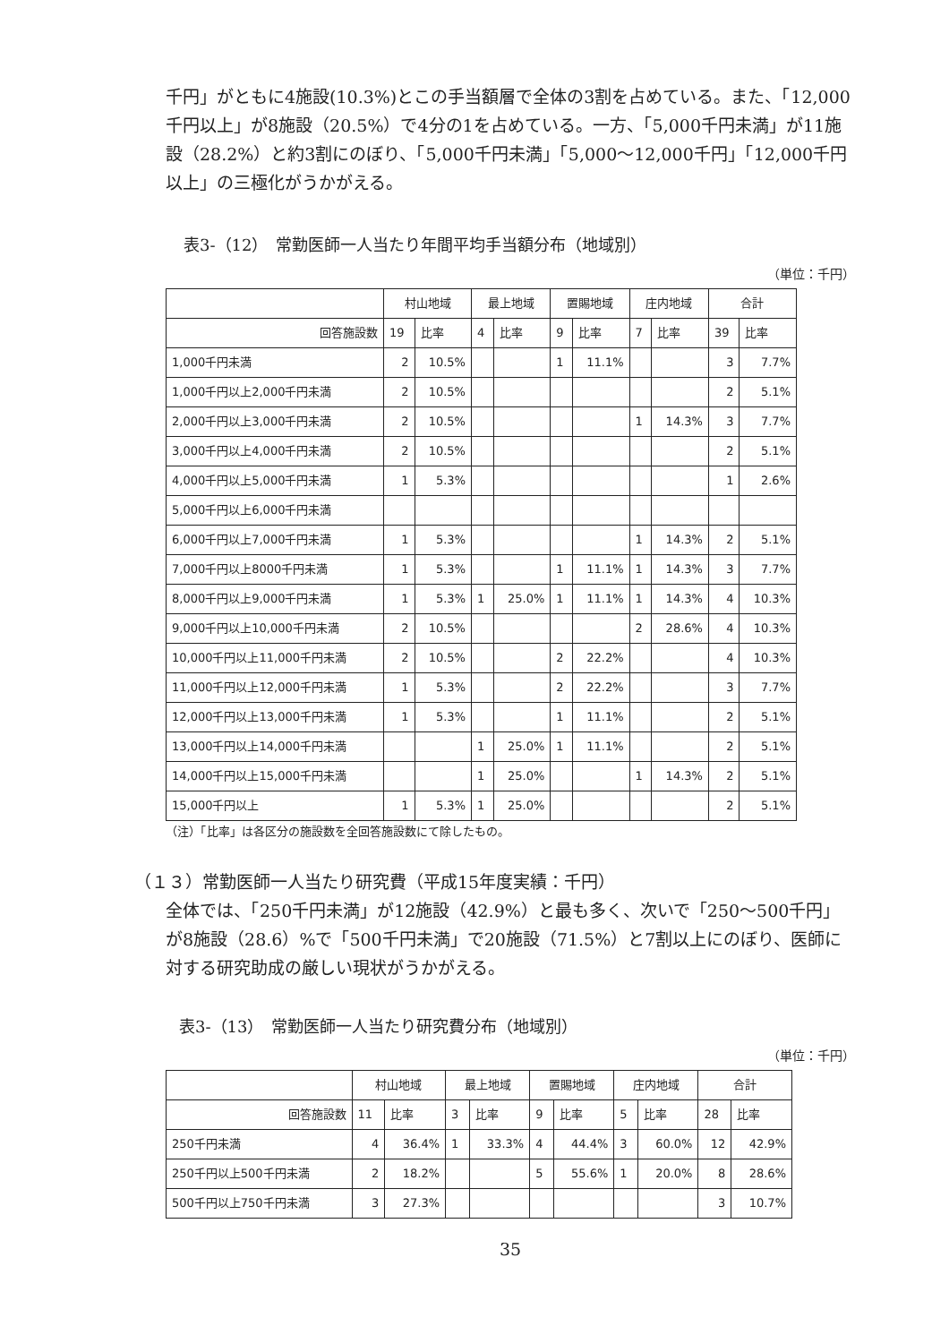千円」がともに4施設(10.3%)とこの手当額層で全体の3割を占めている。また、「12,000千円以上」が8施設（20.5%）で4分の1を占めている。一方、「5,000千円未満」が11施設（28.2%）と約3割にのぼり、「5,000千円未満」「5,000～12,000千円」「12,000千円以上」の三極化がうかがえる。
表3-（12）　常勤医師一人当たり年間平均手当額分布（地域別）
（単位：千円）
| | 村山地域 | | 最上地域 | | 置賜地域 | | 庄内地域 | | 合計 | |
| --- | --- | --- | --- | --- | --- | --- | --- | --- | --- | --- |
| 回答施設数 | 19 | 比率 | 4 | 比率 | 9 | 比率 | 7 | 比率 | 39 | 比率 |
| 1,000千円未満 | 2 | 10.5% | | | 1 | 11.1% | | | 3 | 7.7% |
| 1,000千円以上2,000千円未満 | 2 | 10.5% | | | | | | | 2 | 5.1% |
| 2,000千円以上3,000千円未満 | 2 | 10.5% | | | | | 1 | 14.3% | 3 | 7.7% |
| 3,000千円以上4,000千円未満 | 2 | 10.5% | | | | | | | 2 | 5.1% |
| 4,000千円以上5,000千円未満 | 1 | 5.3% | | | | | | | 1 | 2.6% |
| 5,000千円以上6,000千円未満 | | | | | | | | | | |
| 6,000千円以上7,000千円未満 | 1 | 5.3% | | | | | 1 | 14.3% | 2 | 5.1% |
| 7,000千円以上8000千円未満 | 1 | 5.3% | | | 1 | 11.1% | 1 | 14.3% | 3 | 7.7% |
| 8,000千円以上9,000千円未満 | 1 | 5.3% | 1 | 25.0% | 1 | 11.1% | 1 | 14.3% | 4 | 10.3% |
| 9,000千円以上10,000千円未満 | 2 | 10.5% | | | | | 2 | 28.6% | 4 | 10.3% |
| 10,000千円以上11,000千円未満 | 2 | 10.5% | | | 2 | 22.2% | | | 4 | 10.3% |
| 11,000千円以上12,000千円未満 | 1 | 5.3% | | | 2 | 22.2% | | | 3 | 7.7% |
| 12,000千円以上13,000千円未満 | 1 | 5.3% | | | 1 | 11.1% | | | 2 | 5.1% |
| 13,000千円以上14,000千円未満 | | | 1 | 25.0% | 1 | 11.1% | | | 2 | 5.1% |
| 14,000千円以上15,000千円未満 | | | 1 | 25.0% | | | 1 | 14.3% | 2 | 5.1% |
| 15,000千円以上 | 1 | 5.3% | 1 | 25.0% | | | | | 2 | 5.1% |
（注）「比率」は各区分の施設数を全回答施設数にて除したもの。
（１３）常勤医師一人当たり研究費（平成15年度実績：千円）
全体では、「250千円未満」が12施設（42.9%）と最も多く、次いで「250～500千円」が8施設（28.6）%で「500千円未満」で20施設（71.5%）と7割以上にのぼり、医師に対する研究助成の厳しい現状がうかがえる。
表3-（13）　常勤医師一人当たり研究費分布（地域別）
（単位：千円）
| | 村山地域 | | 最上地域 | | 置賜地域 | | 庄内地域 | | 合計 | |
| --- | --- | --- | --- | --- | --- | --- | --- | --- | --- | --- |
| 回答施設数 | 11 | 比率 | 3 | 比率 | 9 | 比率 | 5 | 比率 | 28 | 比率 |
| 250千円未満 | 4 | 36.4% | 1 | 33.3% | 4 | 44.4% | 3 | 60.0% | 12 | 42.9% |
| 250千円以上500千円未満 | 2 | 18.2% | | | 5 | 55.6% | 1 | 20.0% | 8 | 28.6% |
| 500千円以上750千円未満 | 3 | 27.3% | | | | | | | 3 | 10.7% |
35